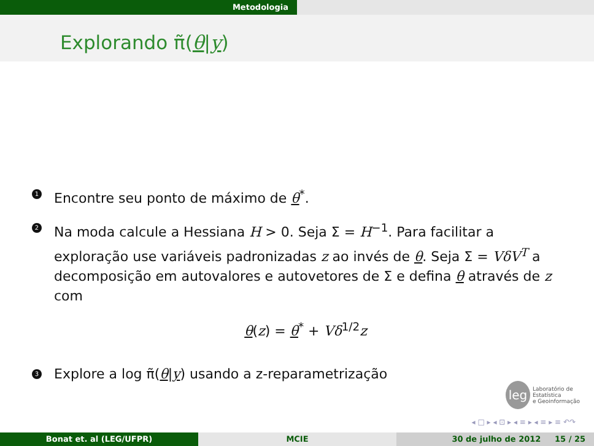Metodologia
Explorando π̃(θ|y)
1
Encontre seu ponto de máximo de θ<sup>*</sup>.
2
Na moda calcule a Hessiana H > 0. Seja Σ = H<sup>−1</sup>. Para facilitar a exploração use variáveis padronizadas z ao invés de θ. Seja Σ = VδV<sup>T</sup> a decomposição em autovalores e autovetores de Σ e defina θ através de z com
θ(z) = θ<sup>*</sup> + Vδ<sup>1/2</sup>z
3
Explore a log π̃(θ|y) usando a z-reparametrização
leg
Laboratório de Estatística
e Geoinformação
◂ □ ▸ ◂ ⊡ ▸ ◂ ≡ ▸ ◂ ≡ ▸ ≡ ↶↷
Bonat et. al (LEG/UFPR) MCIE 30 de julho de 2012 15 / 25